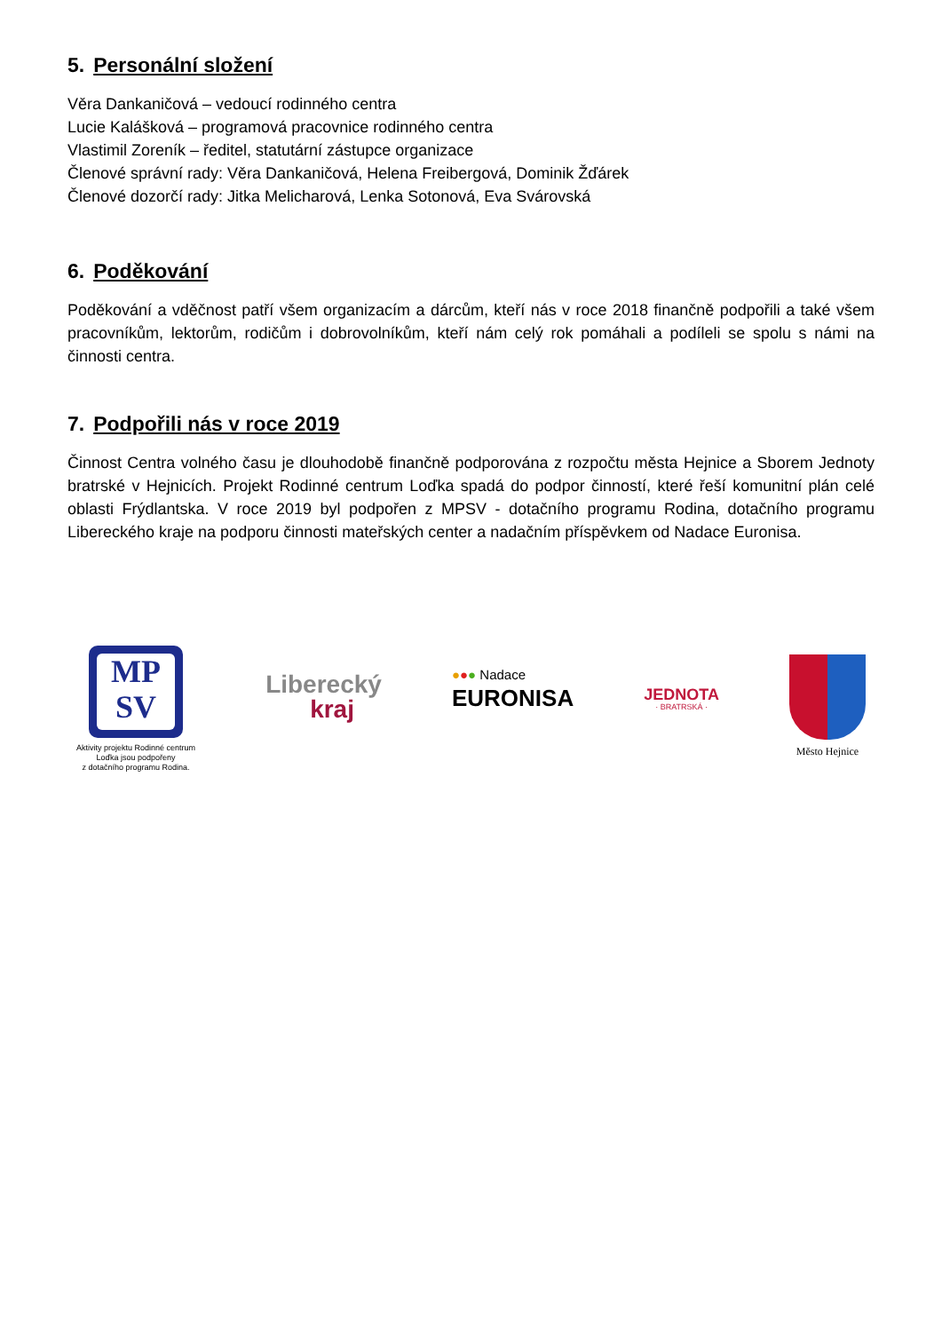5. Personální složení
Věra Dankaničová – vedoucí rodinného centra
Lucie Kalášková – programová pracovnice rodinného centra
Vlastimil Zoreník – ředitel, statutární zástupce organizace
Členové správní rady: Věra Dankaničová, Helena Freibergová, Dominik Žďárek
Členové dozorčí rady: Jitka Melicharová, Lenka Sotonová, Eva Svárovská
6. Poděkování
Poděkování a vděčnost patří všem organizacím a dárcům, kteří nás v roce 2018 finančně podpořili a také všem pracovníkům, lektorům, rodičům i dobrovolníkům, kteří nám celý rok pomáhali a podíleli se spolu s námi na činnosti centra.
7. Podpořili nás v roce 2019
Činnost Centra volného času je dlouhodobě finančně podporována z rozpočtu města Hejnice a Sborem Jednoty bratrské v Hejnicích. Projekt Rodinné centrum Loďka spadá do podpor činností, které řeší komunitní plán celé oblasti Frýdlantska. V roce 2019 byl podpořen z MPSV - dotačního programu Rodina, dotačního programu Libereckého kraje na podporu činnosti mateřských center a nadačním příspěvkem od Nadace Euronisa.
MP
SV
Aktivity projektu Rodinné centrum
Loďka jsou podpořeny
z dotačního programu Rodina.
Liberecký
kraj
●●● Nadace
EURONISA
JEDNOTA
· BRATRSKÁ ·
Město Hejnice